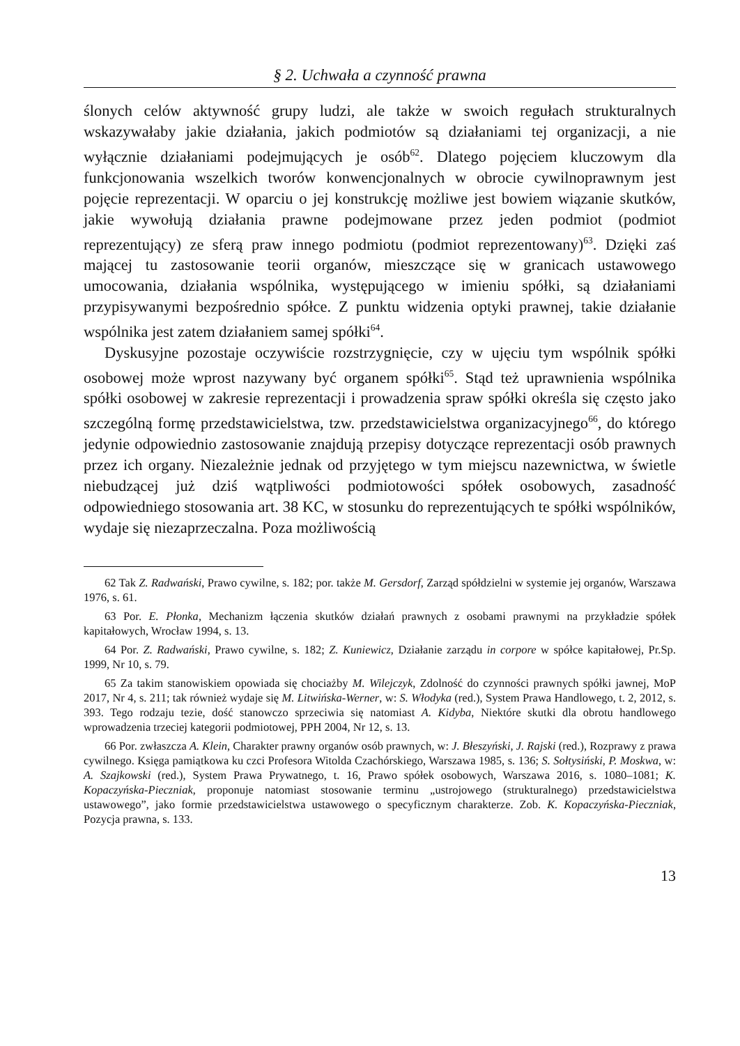§ 2. Uchwała a czynność prawna
ślonych celów aktywność grupy ludzi, ale także w swoich regułach strukturalnych wskazywałaby jakie działania, jakich podmiotów są działaniami tej organizacji, a nie wyłącznie działaniami podejmujących je osób<sup>62</sup>. Dlatego pojęciem kluczowym dla funkcjonowania wszelkich tworów konwencjonalnych w obrocie cywilnoprawnym jest pojęcie reprezentacji. W oparciu o jej konstrukcję możliwe jest bowiem wiązanie skutków, jakie wywołują działania prawne podejmowane przez jeden podmiot (podmiot reprezentujący) ze sferą praw innego podmiotu (podmiot reprezentowany)<sup>63</sup>. Dzięki zaś mającej tu zastosowanie teorii organów, mieszczące się w granicach ustawowego umocowania, działania wspólnika, występującego w imieniu spółki, są działaniami przypisywanymi bezpośrednio spółce. Z punktu widzenia optyki prawnej, takie działanie wspólnika jest zatem działaniem samej spółki<sup>64</sup>.
Dyskusyjne pozostaje oczywiście rozstrzygnięcie, czy w ujęciu tym wspólnik spółki osobowej może wprost nazywany być organem spółki<sup>65</sup>. Stąd też uprawnienia wspólnika spółki osobowej w zakresie reprezentacji i prowadzenia spraw spółki określa się często jako szczególną formę przedstawicielstwa, tzw. przedstawicielstwa organizacyjnego<sup>66</sup>, do którego jedynie odpowiednio zastosowanie znajdują przepisy dotyczące reprezentacji osób prawnych przez ich organy. Niezależnie jednak od przyjętego w tym miejscu nazewnictwa, w świetle niebudzącej już dziś wątpliwości podmiotowości spółek osobowych, zasadność odpowiedniego stosowania art. 38 KC, w stosunku do reprezentujących te spółki wspólników, wydaje się niezaprzeczalna. Poza możliwością
62 Tak Z. Radwański, Prawo cywilne, s. 182; por. także M. Gersdorf, Zarząd spółdzielni w systemie jej organów, Warszawa 1976, s. 61.
63 Por. E. Płonka, Mechanizm łączenia skutków działań prawnych z osobami prawnymi na przykładzie spółek kapitałowych, Wrocław 1994, s. 13.
64 Por. Z. Radwański, Prawo cywilne, s. 182; Z. Kuniewicz, Działanie zarządu in corpore w spółce kapitałowej, Pr.Sp. 1999, Nr 10, s. 79.
65 Za takim stanowiskiem opowiada się chociażby M. Wilejczyk, Zdolność do czynności prawnych spółki jawnej, MoP 2017, Nr 4, s. 211; tak również wydaje się M. Litwińska-Werner, w: S. Włodyka (red.), System Prawa Handlowego, t. 2, 2012, s. 393. Tego rodzaju tezie, dość stanowczo sprzeciwia się natomiast A. Kidyba, Niektóre skutki dla obrotu handlowego wprowadzenia trzeciej kategorii podmiotowej, PPH 2004, Nr 12, s. 13.
66 Por. zwłaszcza A. Klein, Charakter prawny organów osób prawnych, w: J. Błeszyński, J. Rajski (red.), Rozprawy z prawa cywilnego. Księga pamiątkowa ku czci Profesora Witolda Czachórskiego, Warszawa 1985, s. 136; S. Sołtysiński, P. Moskwa, w: A. Szajkowski (red.), System Prawa Prywatnego, t. 16, Prawo spółek osobowych, Warszawa 2016, s. 1080–1081; K. Kopaczyńska-Pieczniak, proponuje natomiast stosowanie terminu „ustrojowego (strukturalnego) przedstawicielstwa ustawowego”, jako formie przedstawicielstwa ustawowego o specyficznym charakterze. Zob. K. Kopaczyńska-Pieczniak, Pozycja prawna, s. 133.
13